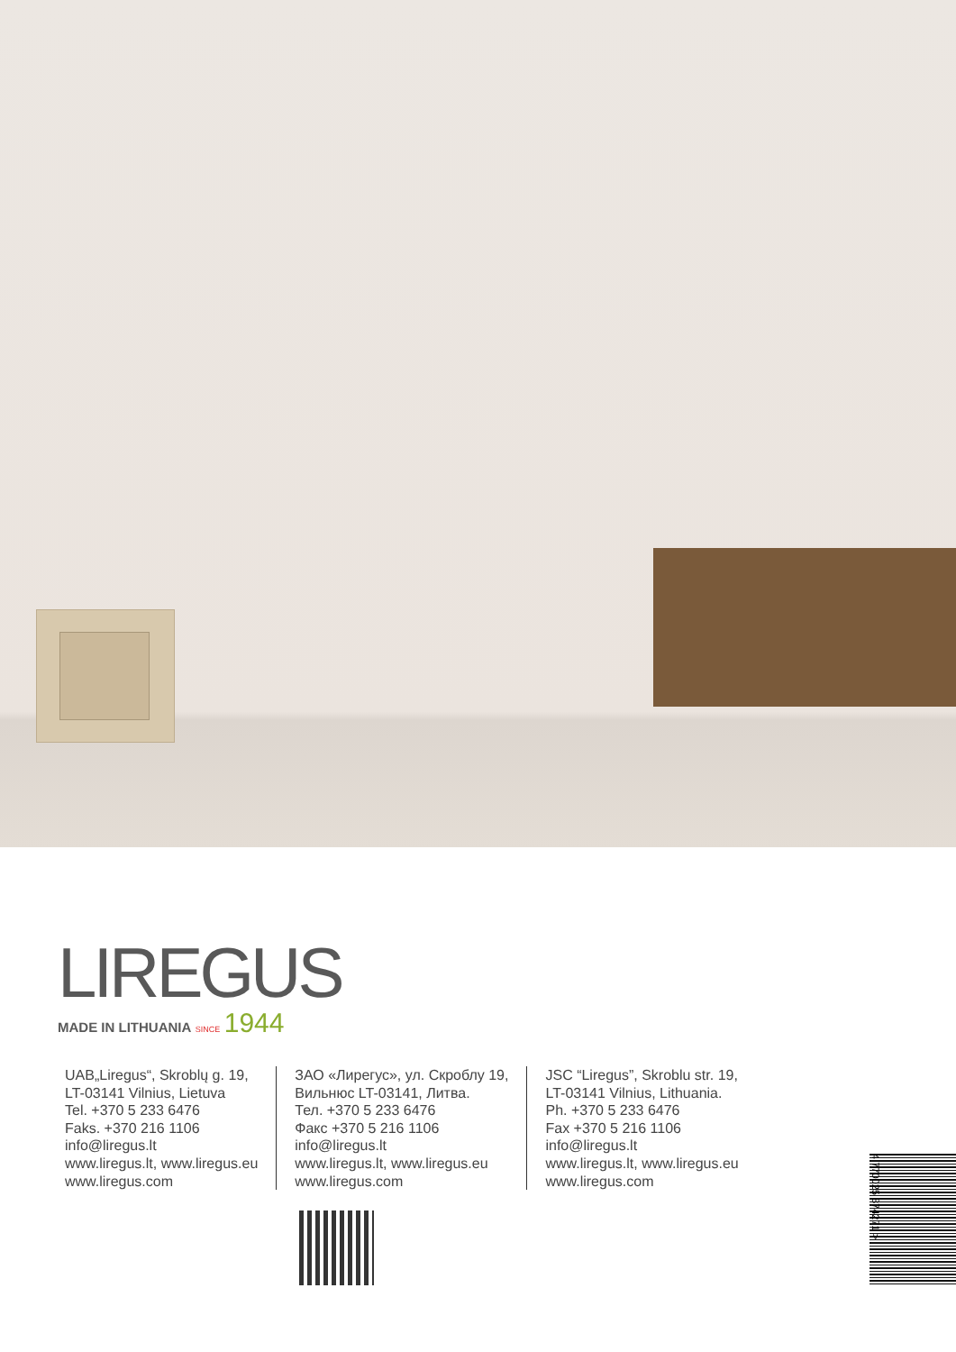LIREGUS
MADE IN LITHUANIA SINCE 1944
UAB„Liregus“, Skroblų g. 19,
LT-03141 Vilnius, Lietuva
Tel. +370 5 233 6476
Faks. +370 216 1106
info@liregus.lt
www.liregus.lt, www.liregus.eu
www.liregus.com
ЗАО «Лирегус», ул. Скроблу 19,
Вильнюс LT-03141, Литва.
Тел. +370 5 233 6476
Факс +370 5 216 1106
info@liregus.lt
www.liregus.lt, www.liregus.eu
www.liregus.com
JSC “Liregus”, Skroblu str. 19,
LT-03141 Vilnius, Lithuania.
Ph. +370 5 233 6476
Fax +370 5 216 1106
info@liregus.lt
www.liregus.lt, www.liregus.eu
www.liregus.com
4 770025 874271 >